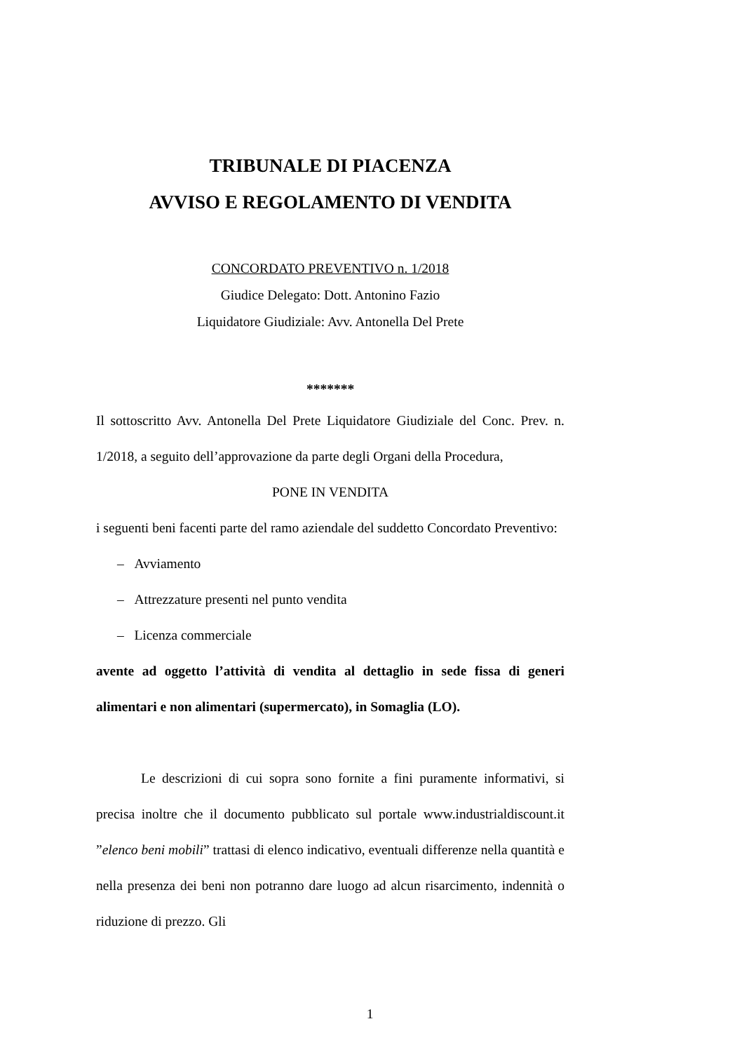TRIBUNALE DI PIACENZA
AVVISO E REGOLAMENTO DI VENDITA
CONCORDATO PREVENTIVO n. 1/2018
Giudice Delegato: Dott. Antonino Fazio
Liquidatore Giudiziale: Avv. Antonella Del Prete
*******
Il sottoscritto Avv. Antonella Del Prete Liquidatore Giudiziale del Conc. Prev. n. 1/2018, a seguito dell’approvazione da parte degli Organi della Procedura,
PONE IN VENDITA
i seguenti beni facenti parte del ramo aziendale del suddetto Concordato Preventivo:
– Avviamento
– Attrezzature presenti nel punto vendita
– Licenza commerciale
avente ad oggetto l’attività di vendita al dettaglio in sede fissa di generi alimentari e non alimentari (supermercato), in Somaglia (LO).
Le descrizioni di cui sopra sono fornite a fini puramente informativi, si precisa inoltre che il documento pubblicato sul portale www.industrialdiscount.it ”elenco beni mobili” trattasi di elenco indicativo, eventuali differenze nella quantità e nella presenza dei beni non potranno dare luogo ad alcun risarcimento, indennità o riduzione di prezzo. Gli
1